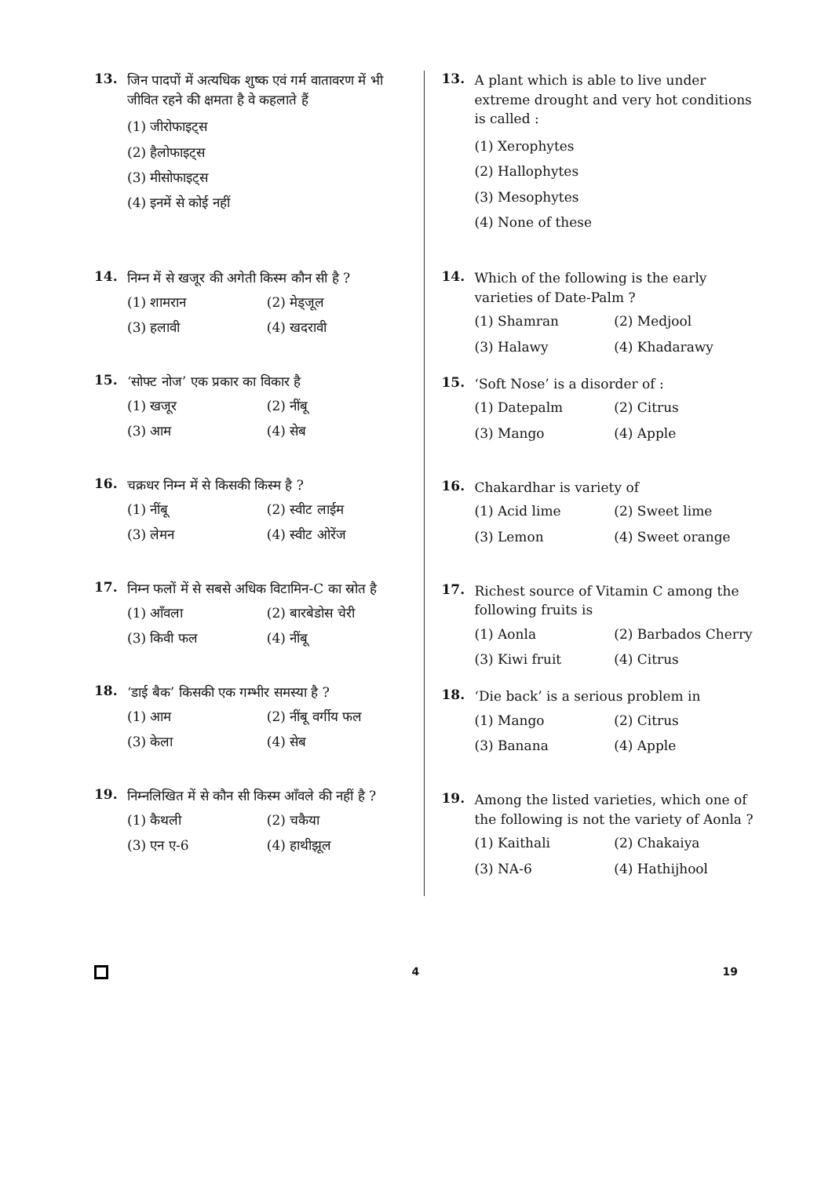13.
जिन पादपों में अत्यधिक शुष्क एवं गर्म वातावरण में भी जीवित रहने की क्षमता है वे कहलाते हैं
(1) जीरोफाइट्स
(2) हैलोफाइट्स
(3) मीसोफाइट्स
(4) इनमें से कोई नहीं
14.
निम्न में से खजूर की अगेती किस्म कौन सी है ?
(1) शामरान (2) मेड्जूल (3) हलावी (4) खदरावी
15.
‘सोफ्ट नोज’ एक प्रकार का विकार है
(1) खजूर (2) नींबू (3) आम (4) सेब
16.
चक्रधर निम्न में से किसकी किस्म है ?
(1) नींबू (2) स्वीट लाईम (3) लेमन (4) स्वीट ओरेंज
17.
निम्न फलों में से सबसे अधिक विटामिन-C का स्रोत है
(1) आँवला (2) बारबेडोस चेरी (3) किवी फल (4) नींबू
18.
‘डाई बैक’ किसकी एक गम्भीर समस्या है ?
(1) आम (2) नींबू वर्गीय फल (3) केला (4) सेब
19.
निम्नलिखित में से कौन सी किस्म आँवले की नहीं है ?
(1) कैथली (2) चकैया (3) एन ए-6 (4) हाथीझूल
13.
A plant which is able to live under extreme drought and very hot conditions is called :
(1) Xerophytes
(2) Hallophytes
(3) Mesophytes
(4) None of these
14.
Which of the following is the early varieties of Date-Palm ?
(1) Shamran (2) Medjool (3) Halawy (4) Khadarawy
15.
‘Soft Nose’ is a disorder of :
(1) Datepalm (2) Citrus (3) Mango (4) Apple
16.
Chakardhar is variety of
(1) Acid lime (2) Sweet lime (3) Lemon (4) Sweet orange
17.
Richest source of Vitamin C among the following fruits is
(1) Aonla (2) Barbados Cherry (3) Kiwi fruit (4) Citrus
18.
‘Die back’ is a serious problem in
(1) Mango (2) Citrus (3) Banana (4) Apple
19.
Among the listed varieties, which one of the following is not the variety of Aonla ?
(1) Kaithali (2) Chakaiya (3) NA-6 (4) Hathijhool
4 19